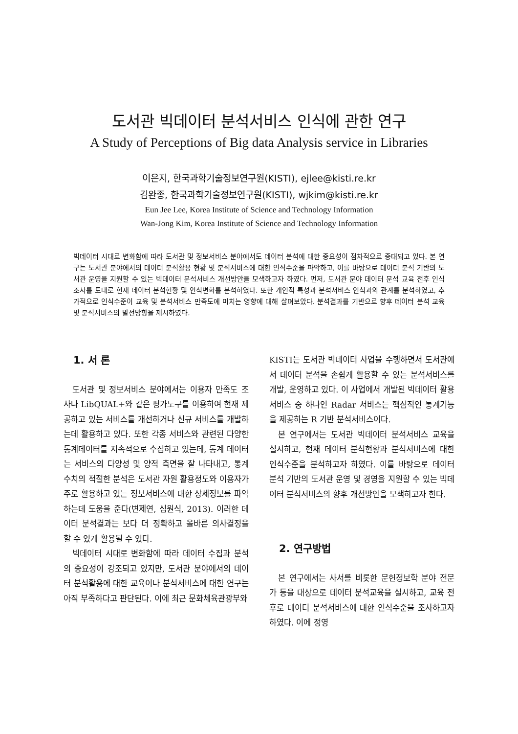도서관 빅데이터 분석서비스 인식에 관한 연구
A Study of Perceptions of Big data Analysis service in Libraries
이은지, 한국과학기술정보연구원(KISTI), ejlee@kisti.re.kr
김완종, 한국과학기술정보연구원(KISTI), wjkim@kisti.re.kr
Eun Jee Lee, Korea Institute of Science and Technology Information
Wan-Jong Kim, Korea Institute of Science and Technology Information
빅데이터 시대로 변화함에 따라 도서관 및 정보서비스 분야에서도 데이터 분석에 대한 중요성이 점차적으로 증대되고 있다. 본 연구는 도서관 분야에서의 데이터 분석활용 현황 및 분석서비스에 대한 인식수준을 파악하고, 이를 바탕으로 데이터 분석 기반의 도서관 운영을 지원할 수 있는 빅데이터 분석서비스 개선방안을 모색하고자 하였다. 먼저, 도서관 분야 데이터 분석 교육 전후 인식조사를 토대로 현재 데이터 분석현황 및 인식변화를 분석하였다. 또한 개인적 특성과 분석서비스 인식과의 관계를 분석하였고, 추가적으로 인식수준이 교육 및 분석서비스 만족도에 미치는 영향에 대해 살펴보았다. 분석결과를 기반으로 향후 데이터 분석 교육 및 분석서비스의 발전방향을 제시하였다.
1. 서 론
도서관 및 정보서비스 분야에서는 이용자 만족도 조사나 LibQUAL+와 같은 평가도구를 이용하여 현재 제공하고 있는 서비스를 개선하거나 신규 서비스를 개발하는데 활용하고 있다. 또한 각종 서비스와 관련된 다양한 통계데이터를 지속적으로 수집하고 있는데, 통계 데이터는 서비스의 다양성 및 양적 측면을 잘 나타내고, 통계 수치의 적절한 분석은 도서관 자원 활용정도와 이용자가 주로 활용하고 있는 정보서비스에 대한 상세정보를 파악하는데 도움을 준다(변제연, 심원식, 2013). 이러한 데이터 분석결과는 보다 더 정확하고 올바른 의사결정을 할 수 있게 활용될 수 있다.
빅데이터 시대로 변화함에 따라 데이터 수집과 분석의 중요성이 강조되고 있지만, 도서관 분야에서의 데이터 분석활용에 대한 교육이나 분석서비스에 대한 연구는 아직 부족하다고 판단된다. 이에 최근 문화체육관광부와
KISTI는 도서관 빅데이터 사업을 수행하면서 도서관에서 데이터 분석을 손쉽게 활용할 수 있는 분석서비스를 개발, 운영하고 있다. 이 사업에서 개발된 빅데이터 활용서비스 중 하나인 Radar 서비스는 핵심적인 통계기능을 제공하는 R 기반 분석서비스이다.
본 연구에서는 도서관 빅데이터 분석서비스 교육을 실시하고, 현재 데이터 분석현황과 분석서비스에 대한 인식수준을 분석하고자 하였다. 이를 바탕으로 데이터 분석 기반의 도서관 운영 및 경영을 지원할 수 있는 빅데이터 분석서비스의 향후 개선방안을 모색하고자 한다.
2. 연구방법
본 연구에서는 사서를 비롯한 문헌정보학 분야 전문가 등을 대상으로 데이터 분석교육을 실시하고, 교육 전후로 데이터 분석서비스에 대한 인식수준을 조사하고자 하였다. 이에 정영